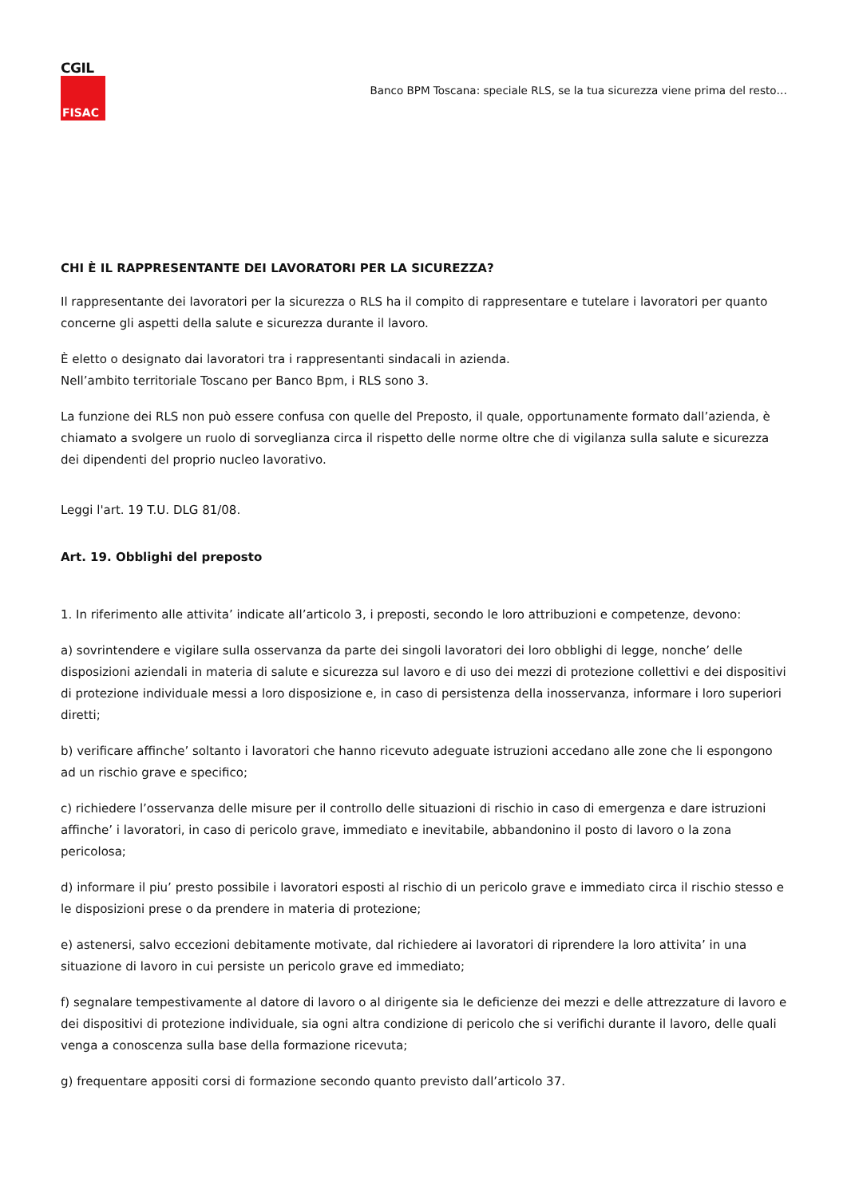CGIL
FISAC
Banco BPM Toscana: speciale RLS, se la tua sicurezza viene prima del resto…
CHI È IL RAPPRESENTANTE DEI LAVORATORI PER LA SICUREZZA?
Il rappresentante dei lavoratori per la sicurezza o RLS ha il compito di rappresentare e tutelare i lavoratori per quanto concerne gli aspetti della salute e sicurezza durante il lavoro.
È eletto o designato dai lavoratori tra i rappresentanti sindacali in azienda.
Nell’ambito territoriale Toscano per Banco Bpm, i RLS sono 3.
La funzione dei RLS non può essere confusa con quelle del Preposto, il quale, opportunamente formato dall’azienda, è chiamato a svolgere un ruolo di sorveglianza circa il rispetto delle norme oltre che di vigilanza sulla salute e sicurezza dei dipendenti del proprio nucleo lavorativo.
Leggi l'art. 19 T.U. DLG 81/08.
Art. 19. Obblighi del preposto
1. In riferimento alle attivita’ indicate all’articolo 3, i preposti, secondo le loro attribuzioni e competenze, devono:
a) sovrintendere e vigilare sulla osservanza da parte dei singoli lavoratori dei loro obblighi di legge, nonche’ delle disposizioni aziendali in materia di salute e sicurezza sul lavoro e di uso dei mezzi di protezione collettivi e dei dispositivi di protezione individuale messi a loro disposizione e, in caso di persistenza della inosservanza, informare i loro superiori diretti;
b) verificare affinche’ soltanto i lavoratori che hanno ricevuto adeguate istruzioni accedano alle zone che li espongono ad un rischio grave e specifico;
c) richiedere l’osservanza delle misure per il controllo delle situazioni di rischio in caso di emergenza e dare istruzioni affinche’ i lavoratori, in caso di pericolo grave, immediato e inevitabile, abbandonino il posto di lavoro o la zona pericolosa;
d) informare il piu’ presto possibile i lavoratori esposti al rischio di un pericolo grave e immediato circa il rischio stesso e le disposizioni prese o da prendere in materia di protezione;
e) astenersi, salvo eccezioni debitamente motivate, dal richiedere ai lavoratori di riprendere la loro attivita’ in una situazione di lavoro in cui persiste un pericolo grave ed immediato;
f) segnalare tempestivamente al datore di lavoro o al dirigente sia le deficienze dei mezzi e delle attrezzature di lavoro e dei dispositivi di protezione individuale, sia ogni altra condizione di pericolo che si verifichi durante il lavoro, delle quali venga a conoscenza sulla base della formazione ricevuta;
g) frequentare appositi corsi di formazione secondo quanto previsto dall’articolo 37.